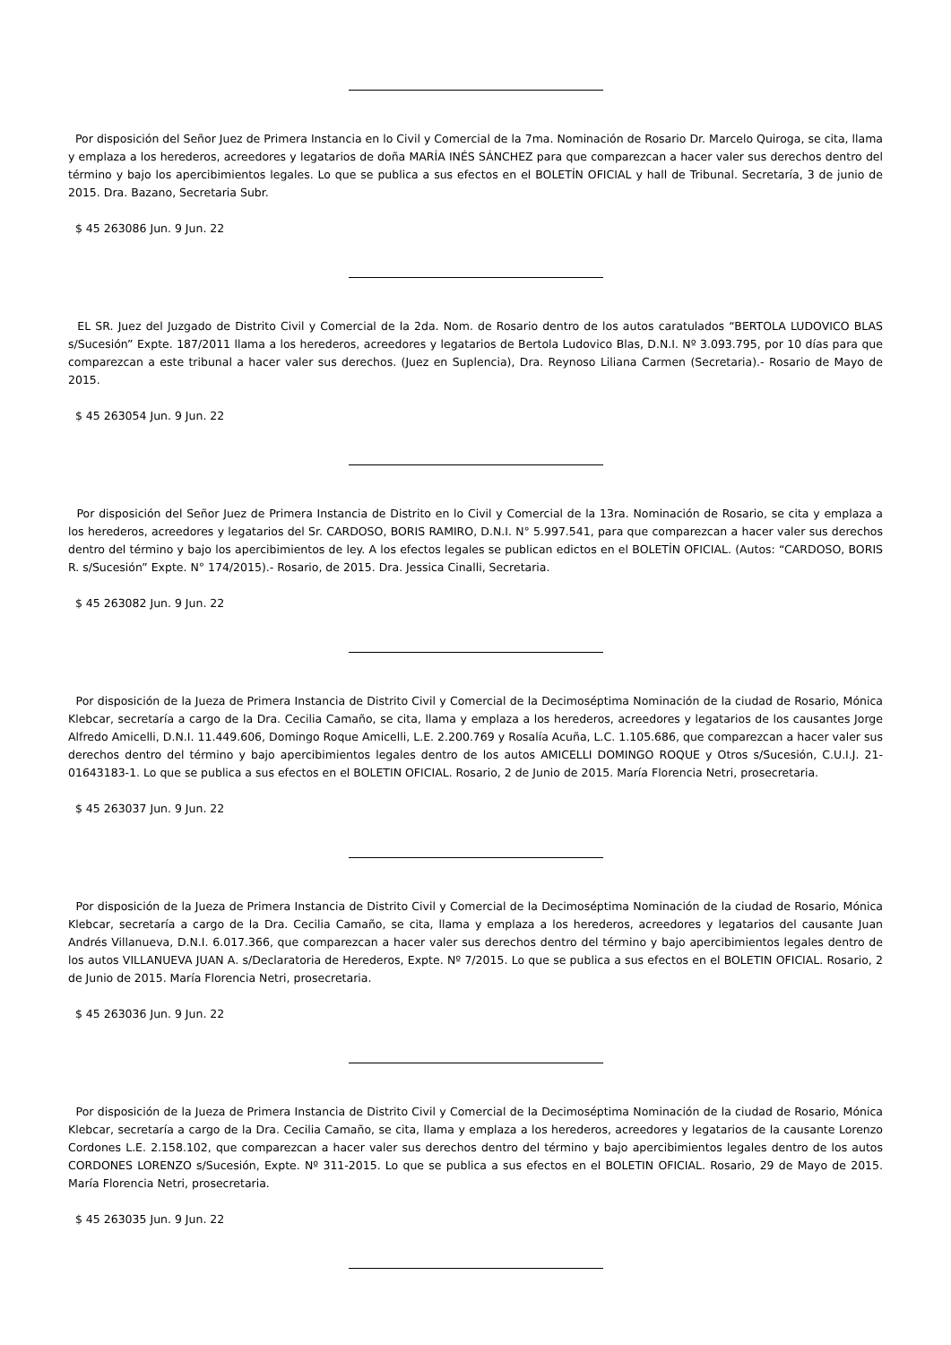Por disposición del Señor Juez de Primera Instancia en lo Civil y Comercial de la 7ma. Nominación de Rosario Dr. Marcelo Quiroga, se cita, llama y emplaza a los herederos, acreedores y legatarios de doña MARÍA INÉS SÁNCHEZ para que comparezcan a hacer valer sus derechos dentro del término y bajo los apercibimientos legales. Lo que se publica a sus efectos en el BOLETÍN OFICIAL y hall de Tribunal. Secretaría, 3 de junio de 2015. Dra. Bazano, Secretaria Subr.
$ 45 263086 Jun. 9 Jun. 22
EL SR. Juez del Juzgado de Distrito Civil y Comercial de la 2da. Nom. de Rosario dentro de los autos caratulados “BERTOLA LUDOVICO BLAS s/Sucesión” Expte. 187/2011 llama a los herederos, acreedores y legatarios de Bertola Ludovico Blas, D.N.I. Nº 3.093.795, por 10 días para que comparezcan a este tribunal a hacer valer sus derechos. (Juez en Suplencia), Dra. Reynoso Liliana Carmen (Secretaria).- Rosario de Mayo de 2015.
$ 45 263054 Jun. 9 Jun. 22
Por disposición del Señor Juez de Primera Instancia de Distrito en lo Civil y Comercial de la 13ra. Nominación de Rosario, se cita y emplaza a los herederos, acreedores y legatarios del Sr. CARDOSO, BORIS RAMIRO, D.N.I. N° 5.997.541, para que comparezcan a hacer valer sus derechos dentro del término y bajo los apercibimientos de ley. A los efectos legales se publican edictos en el BOLETÍN OFICIAL. (Autos: “CARDOSO, BORIS R. s/Sucesión” Expte. N° 174/2015).- Rosario, de 2015. Dra. Jessica Cinalli, Secretaria.
$ 45 263082 Jun. 9 Jun. 22
Por disposición de la Jueza de Primera Instancia de Distrito Civil y Comercial de la Decimoséptima Nominación de la ciudad de Rosario, Mónica Klebcar, secretaría a cargo de la Dra. Cecilia Camaño, se cita, llama y emplaza a los herederos, acreedores y legatarios de los causantes Jorge Alfredo Amicelli, D.N.I. 11.449.606, Domingo Roque Amicelli, L.E. 2.200.769 y Rosalía Acuña, L.C. 1.105.686, que comparezcan a hacer valer sus derechos dentro del término y bajo apercibimientos legales dentro de los autos AMICELLI DOMINGO ROQUE y Otros s/Sucesión, C.U.I.J. 21-01643183-1. Lo que se publica a sus efectos en el BOLETIN OFICIAL. Rosario, 2 de Junio de 2015. María Florencia Netri, prosecretaria.
$ 45 263037 Jun. 9 Jun. 22
Por disposición de la Jueza de Primera Instancia de Distrito Civil y Comercial de la Decimoséptima Nominación de la ciudad de Rosario, Mónica Klebcar, secretaría a cargo de la Dra. Cecilia Camaño, se cita, llama y emplaza a los herederos, acreedores y legatarios del causante Juan Andrés Villanueva, D.N.I. 6.017.366, que comparezcan a hacer valer sus derechos dentro del término y bajo apercibimientos legales dentro de los autos VILLANUEVA JUAN A. s/Declaratoria de Herederos, Expte. Nº 7/2015. Lo que se publica a sus efectos en el BOLETIN OFICIAL. Rosario, 2 de Junio de 2015. María Florencia Netri, prosecretaria.
$ 45 263036 Jun. 9 Jun. 22
Por disposición de la Jueza de Primera Instancia de Distrito Civil y Comercial de la Decimoséptima Nominación de la ciudad de Rosario, Mónica Klebcar, secretaría a cargo de la Dra. Cecilia Camaño, se cita, llama y emplaza a los herederos, acreedores y legatarios de la causante Lorenzo Cordones L.E. 2.158.102, que comparezcan a hacer valer sus derechos dentro del término y bajo apercibimientos legales dentro de los autos CORDONES LORENZO s/Sucesión, Expte. Nº 311-2015. Lo que se publica a sus efectos en el BOLETIN OFICIAL. Rosario, 29 de Mayo de 2015. María Florencia Netri, prosecretaria.
$ 45 263035 Jun. 9 Jun. 22